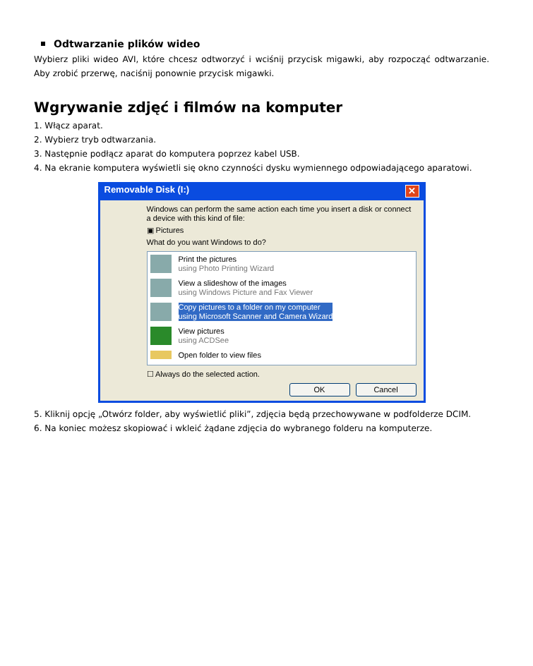Odtwarzanie plików wideo
Wybierz pliki wideo AVI, które chcesz odtworzyć i wciśnij przycisk migawki, aby rozpocząć odtwarzanie. Aby zrobić przerwę, naciśnij ponownie przycisk migawki.
Wgrywanie zdjęć i filmów na komputer
1. Włącz aparat.
2. Wybierz tryb odtwarzania.
3. Następnie podłącz aparat do komputera poprzez kabel USB.
4. Na ekranie komputera wyświetli się okno czynności dysku wymiennego odpowiadającego aparatowi.
Removable Disk (I:) ✕
Windows can perform the same action each time you insert a disk or connect a device with this kind of file:
▣ Pictures
What do you want Windows to do?
Print the pictures
using Photo Printing Wizard
View a slideshow of the images
using Windows Picture and Fax Viewer
Copy pictures to a folder on my computer
using Microsoft Scanner and Camera Wizard
View pictures
using ACDSee
Open folder to view files
☐ Always do the selected action.
OK Cancel
5. Kliknij opcję „Otwórz folder, aby wyświetlić pliki”, zdjęcia będą przechowywane w podfolderze DCIM.
6. Na koniec możesz skopiować i wkleić żądane zdjęcia do wybranego folderu na komputerze.